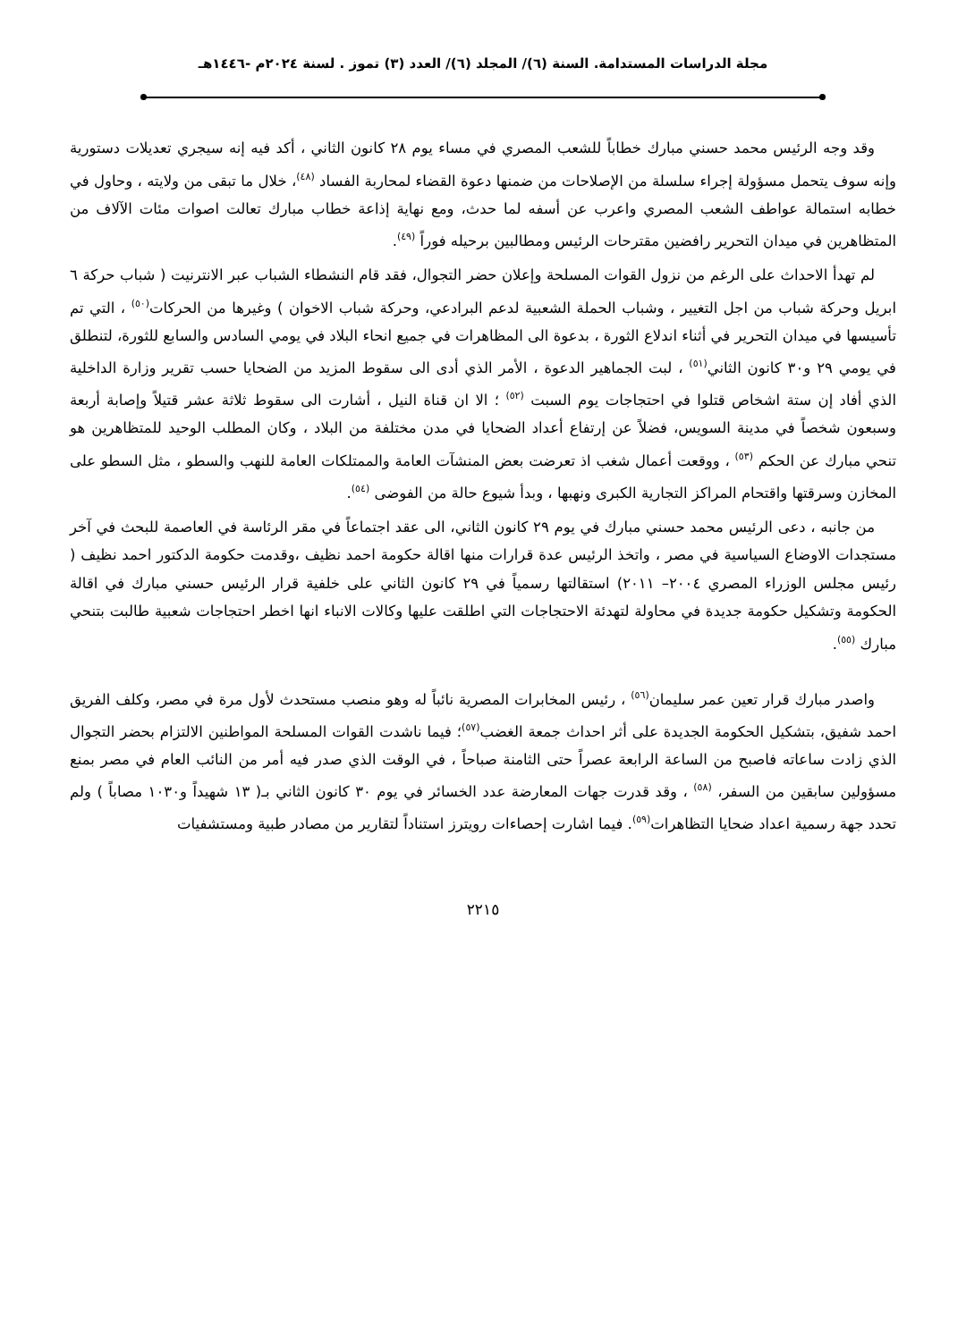مجلة الدراسات المستدامة. السنة (٦)/ المجلد (٦)/ العدد (٣) تموز . لسنة ٢٠٢٤م -١٤٤٦هـ
وقد وجه الرئيس محمد حسني مبارك خطاباً للشعب المصري في مساء يوم ٢٨ كانون الثاني ، أكد فيه إنه سيجري تعديلات دستورية وإنه سوف يتحمل مسؤولة إجراء سلسلة من الإصلاحات من ضمنها دعوة القضاء لمحاربة الفساد <sup>(٤٨)</sup>، خلال ما تبقى من ولايته ، وحاول في خطابه استمالة عواطف الشعب المصري واعرب عن أسفه لما حدث، ومع نهاية إذاعة خطاب مبارك تعالت اصوات مئات الآلاف من المتظاهرين في ميدان التحرير رافضين مقترحات الرئيس ومطالبين برحيله فوراً <sup>(٤٩)</sup>.
لم تهدأ الاحداث على الرغم من نزول القوات المسلحة وإعلان حضر التجوال، فقد قام النشطاء الشباب عبر الانترنيت ( شباب حركة ٦ ابريل وحركة شباب من اجل التغيير ، وشباب الحملة الشعبية لدعم البرادعي، وحركة شباب الاخوان ) وغيرها من الحركات<sup>(٥٠)</sup> ، التي تم تأسيسها في ميدان التحرير في أثناء اندلاع الثورة ، بدعوة الى المظاهرات في جميع انحاء البلاد في يومي السادس والسابع للثورة، لتنطلق في يومي ٢٩ و٣٠ كانون الثاني<sup>(٥١)</sup> ، لبت الجماهير الدعوة ، الأمر الذي أدى الى سقوط المزيد من الضحايا حسب تقرير وزارة الداخلية الذي أفاد إن ستة اشخاص قتلوا في احتجاجات يوم السبت <sup>(٥٢)</sup> ؛ الا ان قناة النيل ، أشارت الى سقوط ثلاثة عشر قتيلاً وإصابة أربعة وسبعون شخصاً في مدينة السويس، فضلاً عن إرتفاع أعداد الضحايا في مدن مختلفة من البلاد ، وكان المطلب الوحيد للمتظاهرين هو تنحي مبارك عن الحكم <sup>(٥٣)</sup> ، ووقعت أعمال شغب اذ تعرضت بعض المنشآت العامة والممتلكات العامة للنهب والسطو ، مثل السطو على المخازن وسرقتها واقتحام المراكز التجارية الكبرى ونهبها ، وبدأ شيوع حالة من الفوضى <sup>(٥٤)</sup>.
من جانبه ، دعى الرئيس محمد حسني مبارك في يوم ٢٩ كانون الثاني، الى عقد اجتماعاً في مقر الرئاسة في العاصمة للبحث في آخر مستجدات الاوضاع السياسية في مصر ، واتخذ الرئيس عدة قرارات منها اقالة حكومة احمد نظيف ،وقدمت حكومة الدكتور احمد نظيف ( رئيس مجلس الوزراء المصري ٢٠٠٤– ٢٠١١) استقالتها رسمياً في ٢٩ كانون الثاني على خلفية قرار الرئيس حسني مبارك في اقالة الحكومة وتشكيل حكومة جديدة في محاولة لتهدئة الاحتجاجات التي اطلقت عليها وكالات الانباء انها اخطر احتجاجات شعبية طالبت بتنحي مبارك <sup>(٥٥)</sup>.
واصدر مبارك قرار تعين عمر سليمان<sup>(٥٦)</sup> ، رئيس المخابرات المصرية نائباً له وهو منصب مستحدث لأول مرة في مصر، وكلف الفريق احمد شفيق، بتشكيل الحكومة الجديدة على أثر احداث جمعة الغضب<sup>(٥٧)</sup>؛ فيما ناشدت القوات المسلحة المواطنين الالتزام بحضر التجوال الذي زادت ساعاته فاصبح من الساعة الرابعة عصراً حتى الثامنة صباحاً ، في الوقت الذي صدر فيه أمر من النائب العام في مصر بمنع مسؤولين سابقين من السفر، <sup>(٥٨)</sup> ، وقد قدرت جهات المعارضة عدد الخسائر في يوم ٣٠ كانون الثاني بـ( ١٣ شهيداً و١٠٣٠ مصاباً ) ولم تحدد جهة رسمية اعداد ضحايا التظاهرات<sup>(٥٩)</sup>. فيما اشارت إحصاءات رويترز استناداً لتقارير من مصادر طبية ومستشفيات
٢٢١٥